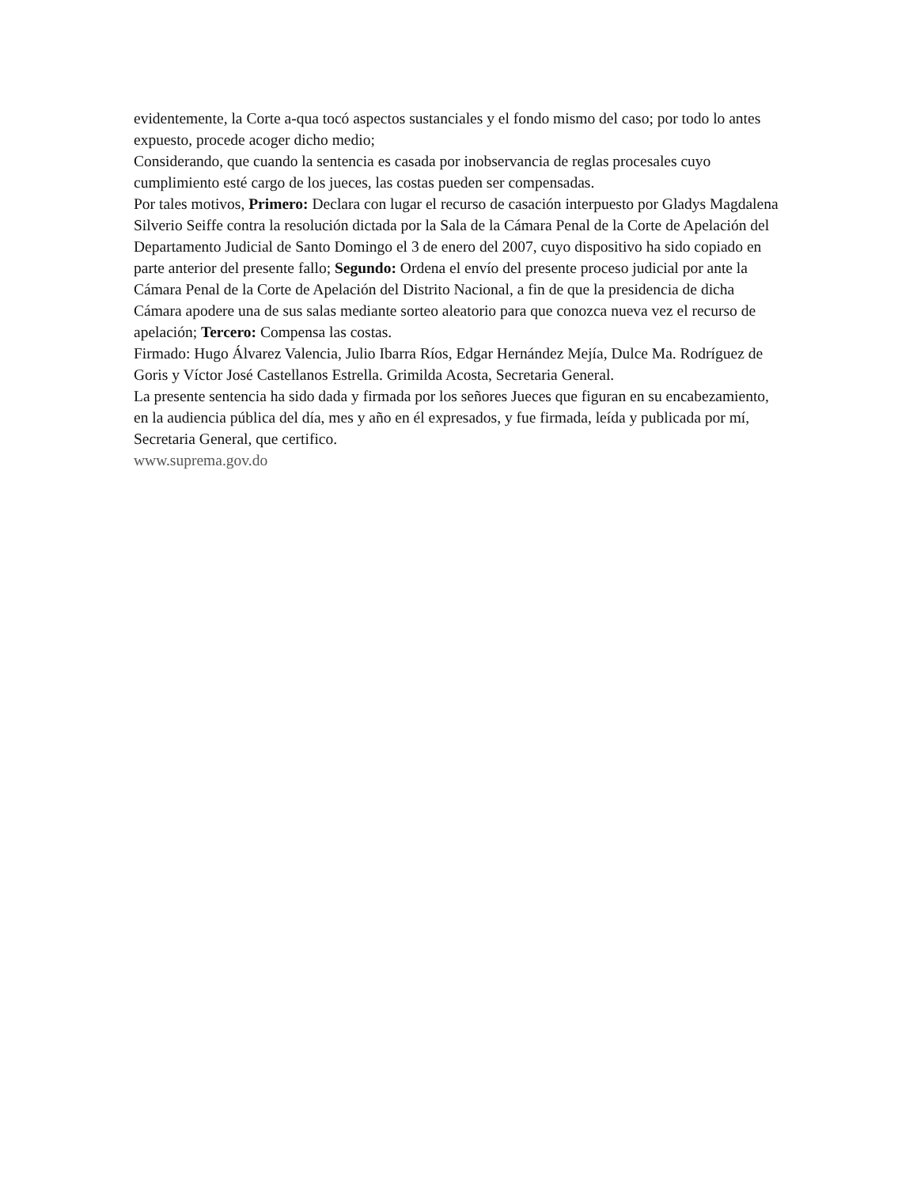evidentemente, la Corte a-qua tocó aspectos sustanciales y el fondo mismo del caso; por todo lo antes expuesto, procede acoger dicho medio;
Considerando, que cuando la sentencia es casada por inobservancia de reglas procesales cuyo cumplimiento esté cargo de los jueces, las costas pueden ser compensadas.
Por tales motivos, Primero: Declara con lugar el recurso de casación interpuesto por Gladys Magdalena Silverio Seiffe contra la resolución dictada por la Sala de la Cámara Penal de la Corte de Apelación del Departamento Judicial de Santo Domingo el 3 de enero del 2007, cuyo dispositivo ha sido copiado en parte anterior del presente fallo; Segundo: Ordena el envío del presente proceso judicial por ante la Cámara Penal de la Corte de Apelación del Distrito Nacional, a fin de que la presidencia de dicha Cámara apodere una de sus salas mediante sorteo aleatorio para que conozca nueva vez el recurso de apelación; Tercero: Compensa las costas.
Firmado: Hugo Álvarez Valencia, Julio Ibarra Ríos, Edgar Hernández Mejía, Dulce Ma. Rodríguez de Goris y Víctor José Castellanos Estrella. Grimilda Acosta, Secretaria General.
La presente sentencia ha sido dada y firmada por los señores Jueces que figuran en su encabezamiento, en la audiencia pública del día, mes y año en él expresados, y fue firmada, leída y publicada por mí, Secretaria General, que certifico.
www.suprema.gov.do